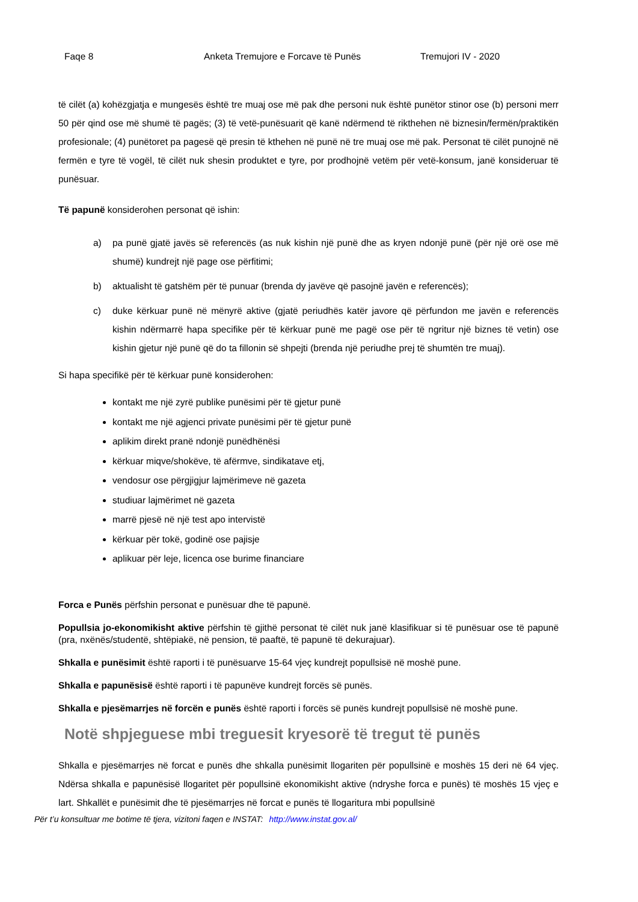Faqe 8 Anketa Tremujore e Forcave të Punës Tremujori IV - 2020
të cilët (a) kohëzgjatja e mungesës është tre muaj ose më pak dhe personi nuk është punëtor stinor ose (b) personi merr 50 për qind ose më shumë të pagës; (3) të vetë-punësuarit që kanë ndërmend të rikthehen në biznesin/fermën/praktikën profesionale; (4) punëtoret pa pagesë që presin të kthehen në punë në tre muaj ose më pak. Personat të cilët punojnë në fermën e tyre të vogël, të cilët nuk shesin produktet e tyre, por prodhojnë vetëm për vetë-konsum, janë konsideruar të punësuar.
Të papunë konsiderohen personat që ishin:
a) pa punë gjatë javës së referencës (as nuk kishin një punë dhe as kryen ndonjë punë (për një orë ose më shumë) kundrejt një page ose përfitimi;
b) aktualisht të gatshëm për të punuar (brenda dy javëve që pasojnë javën e referencës);
c) duke kërkuar punë në mënyrë aktive (gjatë periudhës katër javore që përfundon me javën e referencës kishin ndërmarrë hapa specifike për të kërkuar punë me pagë ose për të ngritur një biznes të vetin) ose kishin gjetur një punë që do ta fillonin së shpejti (brenda një periudhe prej të shumtën tre muaj).
Si hapa specifikë për të kërkuar punë konsiderohen:
kontakt me një zyrë publike punësimi për të gjetur punë
kontakt me një agjenci private punësimi për të gjetur punë
aplikim direkt pranë ndonjë punëdhënësi
kërkuar miqve/shokëve, të afërmve, sindikatave etj,
vendosur ose përgjigjur lajmërimeve në gazeta
studiuar lajmërimet në gazeta
marrë pjesë në një test apo intervistë
kërkuar për tokë, godinë ose pajisje
aplikuar për leje, licenca ose burime financiare
Forca e Punës përfshin personat e punësuar dhe të papunë.
Popullsia jo-ekonomikisht aktive përfshin të gjithë personat të cilët nuk janë klasifikuar si të punësuar ose të papunë (pra, nxënës/studentë, shtëpiakë, në pension, të paaftë, të papunë të dekurajuar).
Shkalla e punësimit është raporti i të punësuarve 15-64 vjeç kundrejt popullsisë në moshë pune.
Shkalla e papunësisë është raporti i të papunëve kundrejt forcës së punës.
Shkalla e pjesëmarrjes në forcën e punës është raporti i forcës së punës kundrejt popullsisë në moshë pune.
Notë shpjeguese mbi treguesit kryesorë të tregut të punës
Shkalla e pjesëmarrjes në forcat e punës dhe shkalla punësimit llogariten për popullsinë e moshës 15 deri në 64 vjeç. Ndërsa shkalla e papunësisë llogaritet për popullsinë ekonomikisht aktive (ndryshe forca e punës) të moshës 15 vjeç e lart. Shkallët e punësimit dhe të pjesëmarrjes në forcat e punës të llogaritura mbi popullsinë
Për t’u konsultuar me botime të tjera, vizitoni faqen e INSTAT: http://www.instat.gov.al/